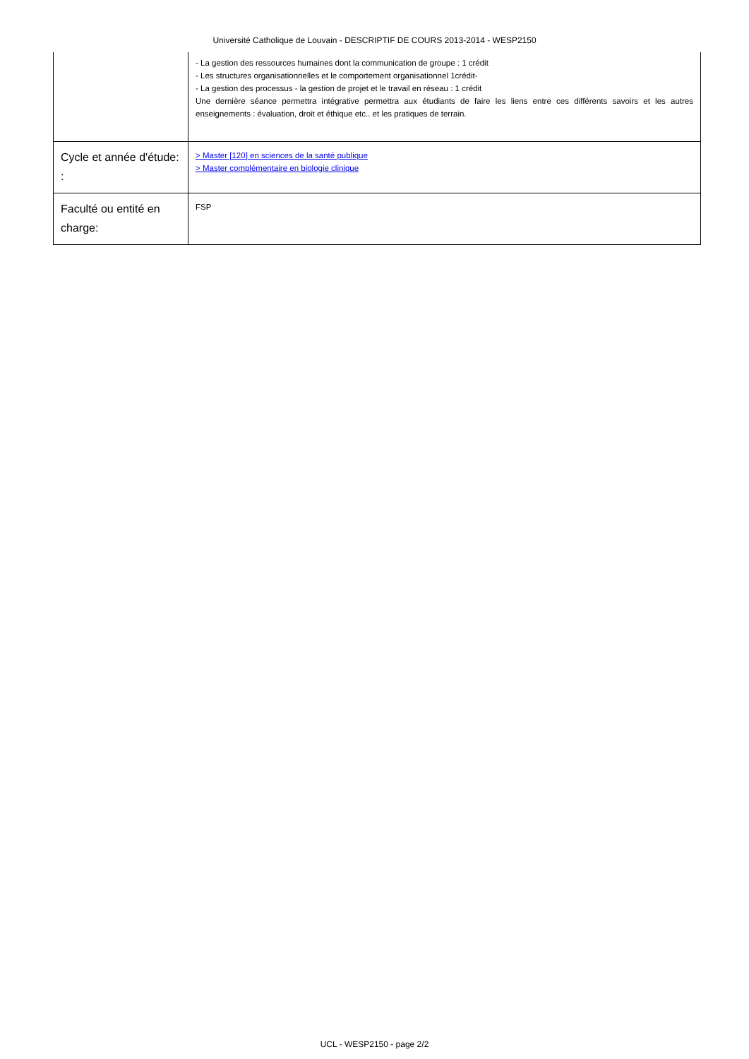Université Catholique de Louvain - DESCRIPTIF DE COURS 2013-2014 - WESP2150
| | - La gestion des ressources humaines dont la communication de groupe : 1 crédit - Les structures organisationnelles et le comportement organisationnel 1crédit- - La gestion des processus - la gestion de projet et le travail en réseau : 1 crédit Une dernière séance permettra intégrative permettra aux étudiants de faire les liens entre ces différents savoirs et les autres enseignements : évaluation, droit et éthique etc.. et les pratiques de terrain. |
| Cycle et année d'étude: : | > Master [120] en sciences de la santé publique > Master complémentaire en biologie clinique |
| Faculté ou entité en charge: | FSP |
UCL - WESP2150 - page 2/2